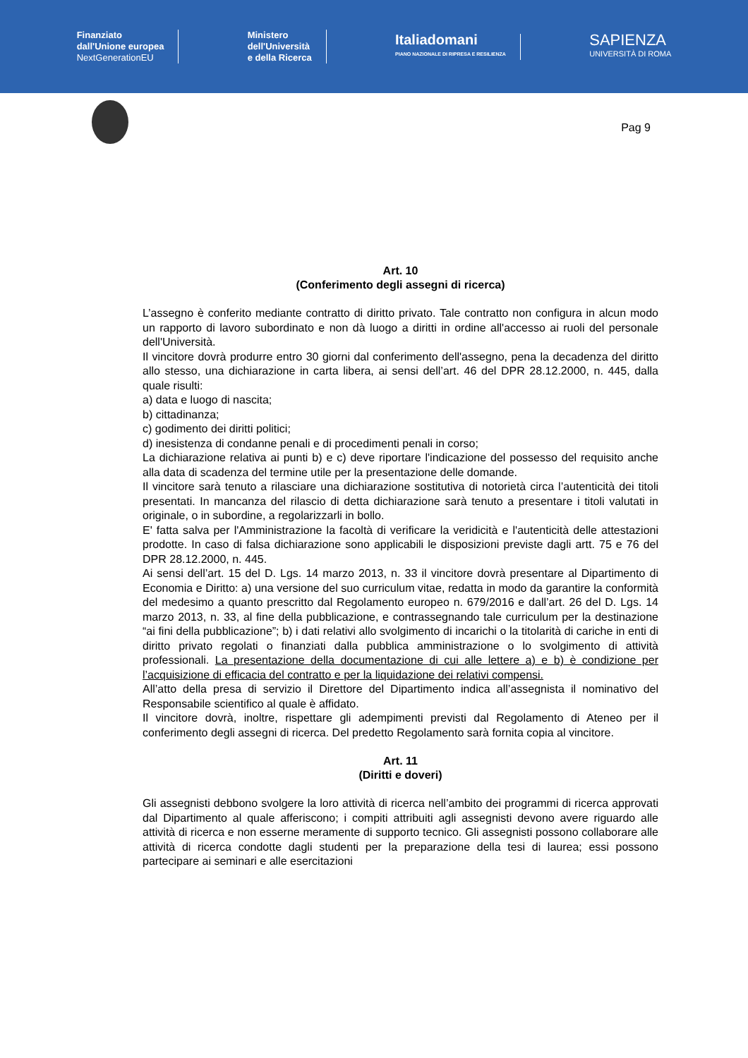Finanziato
dall'Unione europea
NextGenerationEU
Ministero
dell'Università
e della Ricerca
Italiadomani
PIANO NAZIONALE DI RIPRESA E RESILIENZA
SAPIENZA
UNIVERSITÀ DI ROMA
Pag 9
Art. 10
(Conferimento degli assegni di ricerca)
L’assegno è conferito mediante contratto di diritto privato. Tale contratto non configura in alcun modo un rapporto di lavoro subordinato e non dà luogo a diritti in ordine all'accesso ai ruoli del personale dell'Università.
Il vincitore dovrà produrre entro 30 giorni dal conferimento dell'assegno, pena la decadenza del diritto allo stesso, una dichiarazione in carta libera, ai sensi dell’art. 46 del DPR 28.12.2000, n. 445, dalla quale risulti:
a) data e luogo di nascita;
b) cittadinanza;
c) godimento dei diritti politici;
d) inesistenza di condanne penali e di procedimenti penali in corso;
La dichiarazione relativa ai punti b) e c) deve riportare l'indicazione del possesso del requisito anche alla data di scadenza del termine utile per la presentazione delle domande.
Il vincitore sarà tenuto a rilasciare una dichiarazione sostitutiva di notorietà circa l’autenticità dei titoli presentati. In mancanza del rilascio di detta dichiarazione sarà tenuto a presentare i titoli valutati in originale, o in subordine, a regolarizzarli in bollo.
E' fatta salva per l'Amministrazione la facoltà di verificare la veridicità e l'autenticità delle attestazioni prodotte. In caso di falsa dichiarazione sono applicabili le disposizioni previste dagli artt. 75 e 76 del DPR 28.12.2000, n. 445.
Ai sensi dell’art. 15 del D. Lgs. 14 marzo 2013, n. 33 il vincitore dovrà presentare al Dipartimento di Economia e Diritto: a) una versione del suo curriculum vitae, redatta in modo da garantire la conformità del medesimo a quanto prescritto dal Regolamento europeo n. 679/2016 e dall’art. 26 del D. Lgs. 14 marzo 2013, n. 33, al fine della pubblicazione, e contrassegnando tale curriculum per la destinazione “ai fini della pubblicazione”; b) i dati relativi allo svolgimento di incarichi o la titolarità di cariche in enti di diritto privato regolati o finanziati dalla pubblica amministrazione o lo svolgimento di attività professionali. La presentazione della documentazione di cui alle lettere a) e b) è condizione per l’acquisizione di efficacia del contratto e per la liquidazione dei relativi compensi.
All’atto della presa di servizio il Direttore del Dipartimento indica all’assegnista il nominativo del Responsabile scientifico al quale è affidato.
Il vincitore dovrà, inoltre, rispettare gli adempimenti previsti dal Regolamento di Ateneo per il conferimento degli assegni di ricerca. Del predetto Regolamento sarà fornita copia al vincitore.
Art. 11
(Diritti e doveri)
Gli assegnisti debbono svolgere la loro attività di ricerca nell’ambito dei programmi di ricerca approvati dal Dipartimento al quale afferiscono; i compiti attribuiti agli assegnisti devono avere riguardo alle attività di ricerca e non esserne meramente di supporto tecnico. Gli assegnisti possono collaborare alle attività di ricerca condotte dagli studenti per la preparazione della tesi di laurea; essi possono partecipare ai seminari e alle esercitazioni